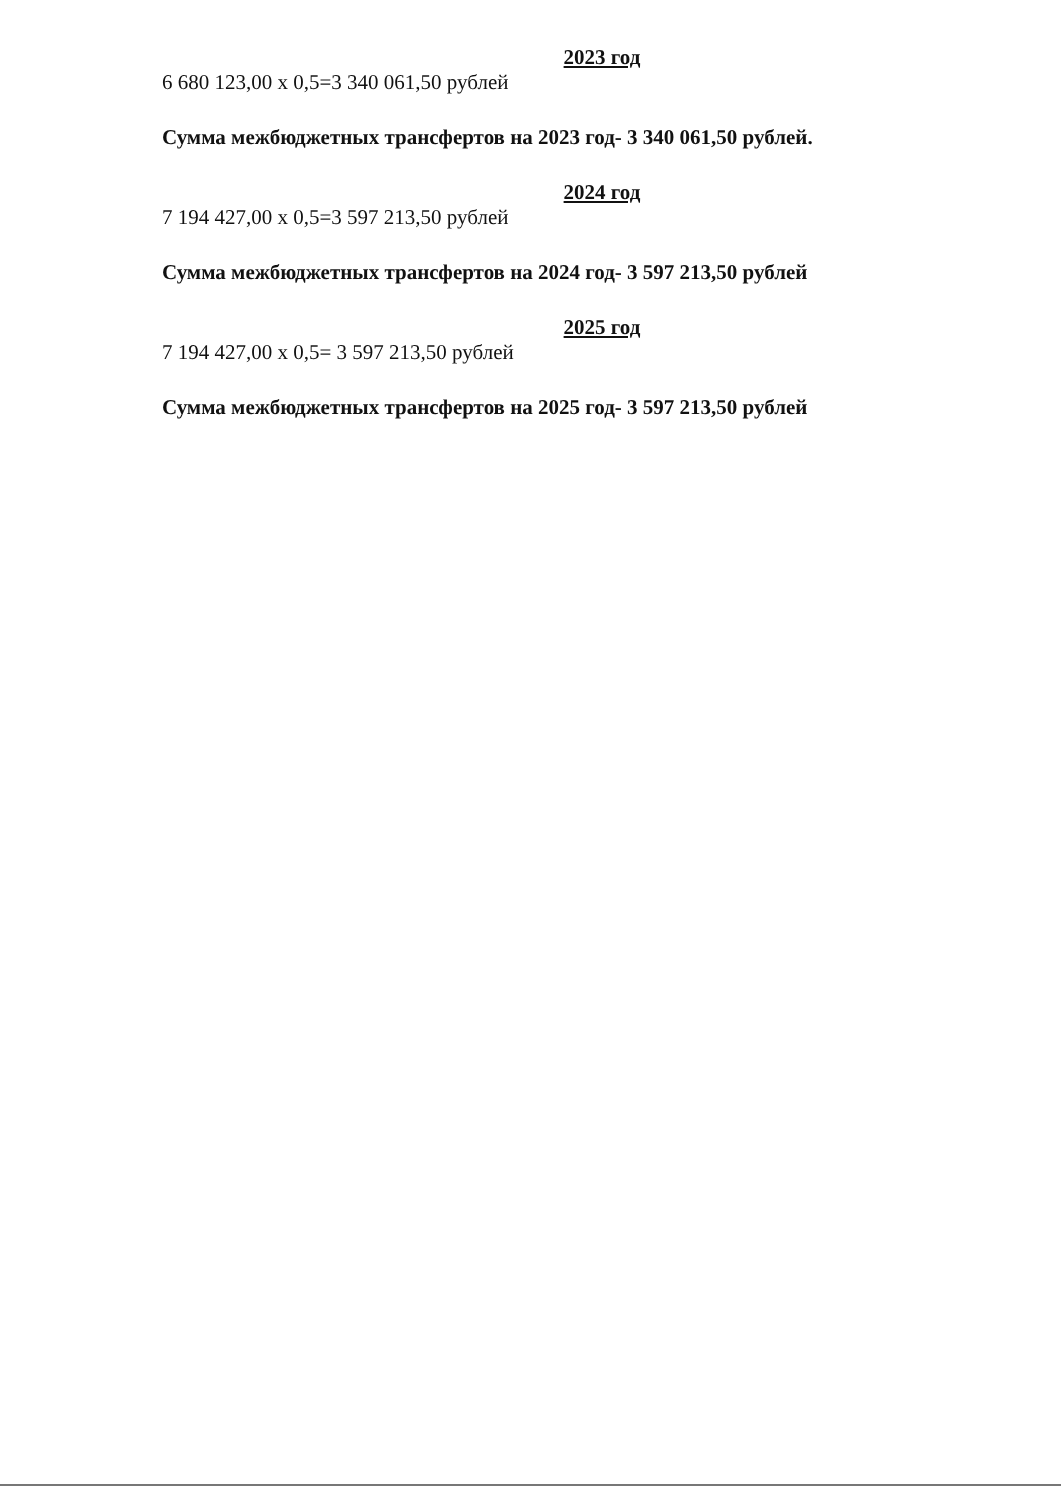2023 год
6 680 123,00 х 0,5=3 340 061,50 рублей
Сумма межбюджетных трансфертов на 2023 год- 3 340 061,50 рублей.
2024 год
7 194 427,00 х 0,5=3 597 213,50 рублей
Сумма межбюджетных трансфертов на 2024 год- 3 597 213,50 рублей
2025 год
7 194 427,00 х 0,5= 3 597 213,50 рублей
Сумма межбюджетных трансфертов на 2025 год- 3 597 213,50 рублей